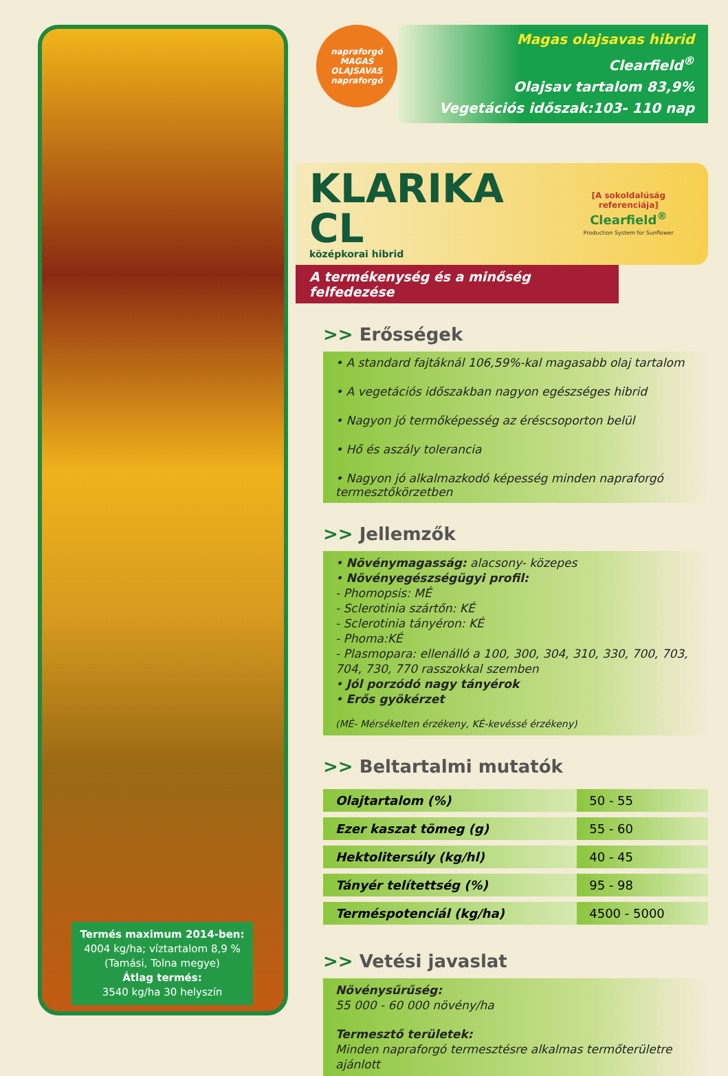Termés maximum 2014-ben:
4004 kg/ha; víztartalom 8,9 %
(Tamási, Tolna megye)
Átlag termés:
3540 kg/ha 30 helyszín
napraforgó
MAGAS OLAJSAVAS
napraforgó
Magas olajsavas hibrid
Clearfield<sup>®</sup>
Olajsav tartalom 83,9%
Vegetációs időszak:103- 110 nap
KLARIKA CL
középkorai hibrid
[A sokoldalúság referenciája]
Clearfield<sup>®</sup>
Production System for Sunflower
A termékenység és a minőség felfedezése
>> Erősségek
• A standard fajtáknál 106,59%-kal magasabb olaj tartalom
• A vegetációs időszakban nagyon egészséges hibrid
• Nagyon jó termőképesség az éréscsoporton belül
• Hő és aszály tolerancia
• Nagyon jó alkalmazkodó képesség minden napraforgó termesztőkörzetben
>> Jellemzők
• Növénymagasság: alacsony- közepes
• Növényegészségügyi profil:
- Phomopsis: MÉ
- Sclerotinia szártőn: KÉ
- Sclerotinia tányéron: KÉ
- Phoma:KÉ
- Plasmopara: ellenálló a 100, 300, 304, 310, 330, 700, 703, 704, 730, 770 rasszokkal szemben
• Jól porzódó nagy tányérok
• Erős gyökérzet
(MÉ- Mérsékelten érzékeny, KÉ-kevéssé érzékeny)
>> Beltartalmi mutatók
| Olajtartalom (%) | 50 - 55 |
| Ezer kaszat tömeg (g) | 55 - 60 |
| Hektolitersúly (kg/hl) | 40 - 45 |
| Tányér telítettség (%) | 95 - 98 |
| Terméspotenciál (kg/ha) | 4500 - 5000 |
>> Vetési javaslat
Növénysűrűség:
55 000 - 60 000 növény/ha
Termesztő területek:
Minden napraforgó termesztésre alkalmas termőterületre ajánlott